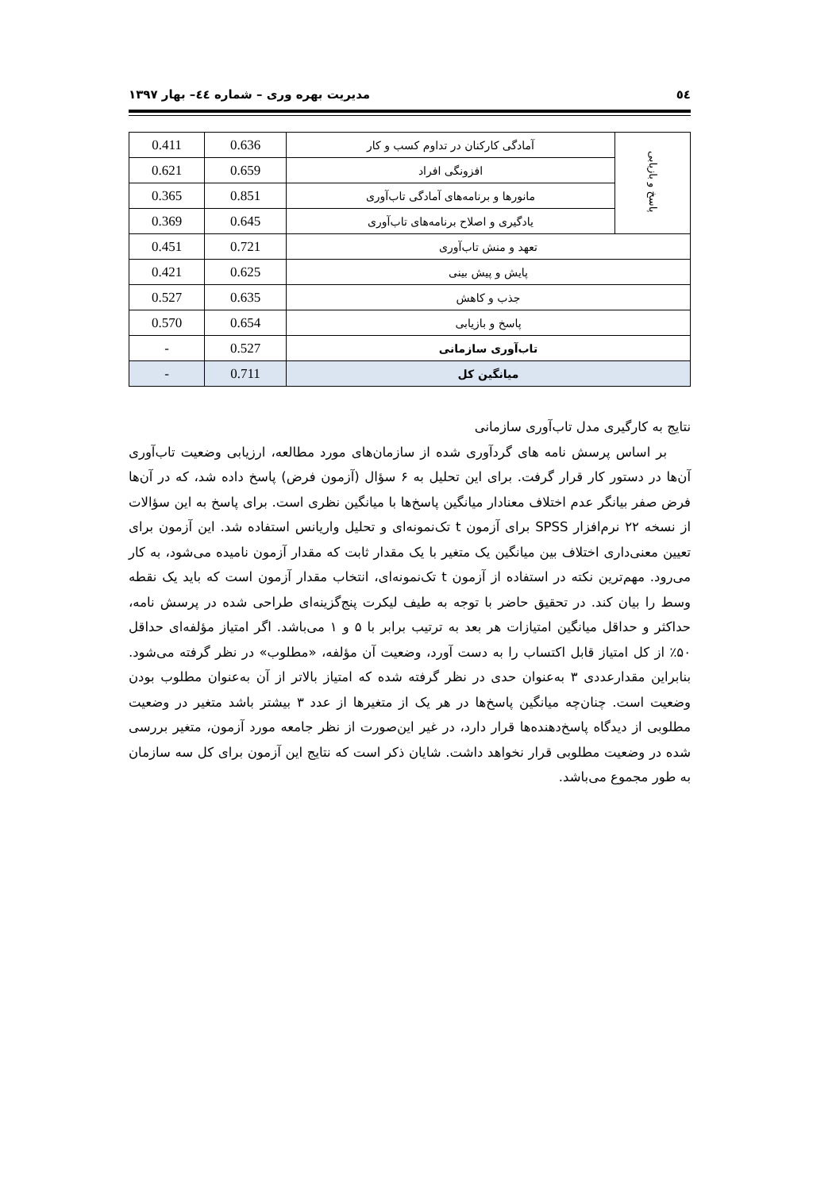٥٤ مدیریت بهره وری – شماره ٤٤– بهار ۱۳۹۷
| پاسخ و بازیابی | آمادگی کارکنان در تداوم کسب و کار | 0.636 | 0.411 |
| | افزونگی افراد | 0.659 | 0.621 |
| | مانورها و برنامه‌های آمادگی تاب‌آوری | 0.851 | 0.365 |
| | یادگیری و اصلاح برنامه‌های تاب‌آوری | 0.645 | 0.369 |
| تعهد و منش تاب‌آوری | | 0.721 | 0.451 |
| پایش و پیش بینی | | 0.625 | 0.421 |
| جذب و کاهش | | 0.635 | 0.527 |
| پاسخ و بازیابی | | 0.654 | 0.570 |
| تاب‌آوری سازمانی | | 0.527 | - |
| میانگین کل | | 0.711 | - |
نتایج به کارگیری مدل تاب‌آوری سازمانی
بر اساس پرسش نامه های گردآوری شده از سازمان‌های مورد مطالعه، ارزیابی وضعیت تاب‌آوری آن‌ها در دستور کار قرار گرفت. برای این تحلیل به ۶ سؤال (آزمون فرض) پاسخ داده شد، که در آن‌ها فرض صفر بیانگر عدم اختلاف معنادار میانگین پاسخ‌ها با میانگین نظری است. برای پاسخ به این سؤالات از نسخه ۲۲ نرم‌افزار SPSS برای آزمون t تک‌نمونه‌ای و تحلیل واریانس استفاده شد. این آزمون برای تعیین معنی‌داری اختلاف بین میانگین یک متغیر با یک مقدار ثابت که مقدار آزمون نامیده می‌شود، به کار می‌رود. مهم‌ترین نکته در استفاده از آزمون t تک‌نمونه‌ای، انتخاب مقدار آزمون است که باید یک نقطه وسط را بیان کند. در تحقیق حاضر با توجه به طیف لیکرت پنج‌گزینه‌ای طراحی شده در پرسش نامه، حداکثر و حداقل میانگین امتیازات هر بعد به ترتیب برابر با ۵ و ۱ می‌باشد. اگر امتیاز مؤلفه‌ای حداقل ۵۰٪ از کل امتیاز قابل اکتساب را به دست آورد، وضعیت آن مؤلفه، «مطلوب» در نظر گرفته می‌شود. بنابراین مقدارعددی ۳ به‌عنوان حدی در نظر گرفته شده که امتیاز بالاتر از آن به‌عنوان مطلوب بودن وضعیت است. چنان‌چه میانگین پاسخ‌ها در هر یک از متغیرها از عدد ۳ بیشتر باشد متغیر در وضعیت مطلوبی از دیدگاه پاسخ‌دهنده‌ها قرار دارد، در غیر این‌صورت از نظر جامعه مورد آزمون، متغیر بررسی شده در وضعیت مطلوبی قرار نخواهد داشت. شایان ذکر است که نتایج این آزمون برای کل سه سازمان به طور مجموع می‌باشد.